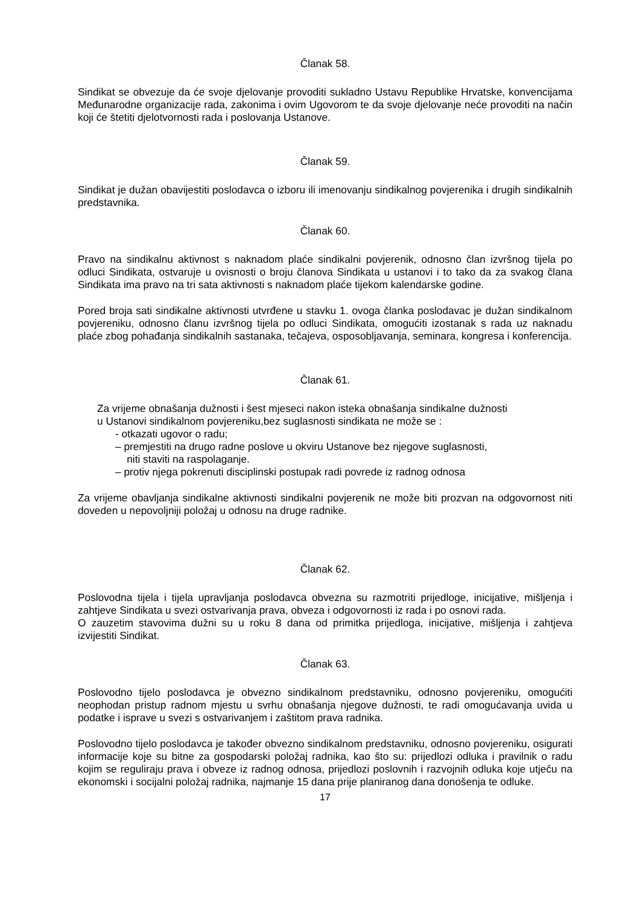Članak 58.
Sindikat se obvezuje da će svoje djelovanje provoditi sukladno Ustavu Republike Hrvatske, konvencijama Međunarodne organizacije rada, zakonima i ovim Ugovorom te da svoje djelovanje neće provoditi na način koji će štetiti djelotvornosti rada i poslovanja Ustanove.
Članak 59.
Sindikat je dužan obavijestiti poslodavca o izboru ili imenovanju sindikalnog povjerenika i drugih sindikalnih predstavnika.
Članak 60.
Pravo na sindikalnu aktivnost s naknadom plaće sindikalni povjerenik, odnosno član izvršnog tijela po odluci Sindikata, ostvaruje u ovisnosti o broju članova Sindikata u ustanovi i to tako da za svakog člana Sindikata ima pravo na tri sata aktivnosti s naknadom plaće tijekom kalendarske godine.
Pored broja sati sindikalne aktivnosti utvrđene u stavku 1. ovoga članka poslodavac je dužan sindikalnom povjereniku, odnosno članu izvršnog tijela po odluci Sindikata, omogućiti izostanak s rada uz naknadu plaće zbog pohađanja sindikalnih sastanaka, tečajeva, osposobljavanja, seminara, kongresa i konferencija.
Članak 61.
Za vrijeme obnašanja dužnosti i šest mjeseci nakon isteka obnašanja sindikalne dužnosti
u Ustanovi sindikalnom povjereniku,bez suglasnosti sindikata ne može se :
- otkazati ugovor o radu;
– premjestiti na drugo radne poslove u okviru Ustanove bez njegove suglasnosti,
niti staviti na raspolaganje.
– protiv njega pokrenuti disciplinski postupak radi povrede iz radnog odnosa
Za vrijeme obavljanja sindikalne aktivnosti sindikalni povjerenik ne može biti prozvan na odgovornost niti doveden u nepovoljniji položaj u odnosu na druge radnike.
Članak 62.
Poslovodna tijela i tijela upravljanja poslodavca obvezna su razmotriti prijedloge, inicijative, mišljenja i zahtjeve Sindikata u svezi ostvarivanja prava, obveza i odgovornosti iz rada i po osnovi rada.
O zauzetim stavovima dužni su u roku 8 dana od primitka prijedloga, inicijative, mišljenja i zahtjeva izvijestiti Sindikat.
Članak 63.
Poslovodno tijelo poslodavca je obvezno sindikalnom predstavniku, odnosno povjereniku, omogućiti neophodan pristup radnom mjestu u svrhu obnašanja njegove dužnosti, te radi omogućavanja uvida u podatke i isprave u svezi s ostvarivanjem i zaštitom prava radnika.
Poslovodno tijelo poslodavca je također obvezno sindikalnom predstavniku, odnosno povjereniku, osigurati informacije koje su bitne za gospodarski položaj radnika, kao što su: prijedlozi odluka i pravilnik o radu kojim se reguliraju prava i obveze iz radnog odnosa, prijedlozi poslovnih i razvojnih odluka koje utječu na ekonomski i socijalni položaj radnika, najmanje 15 dana prije planiranog dana donošenja te odluke.
17